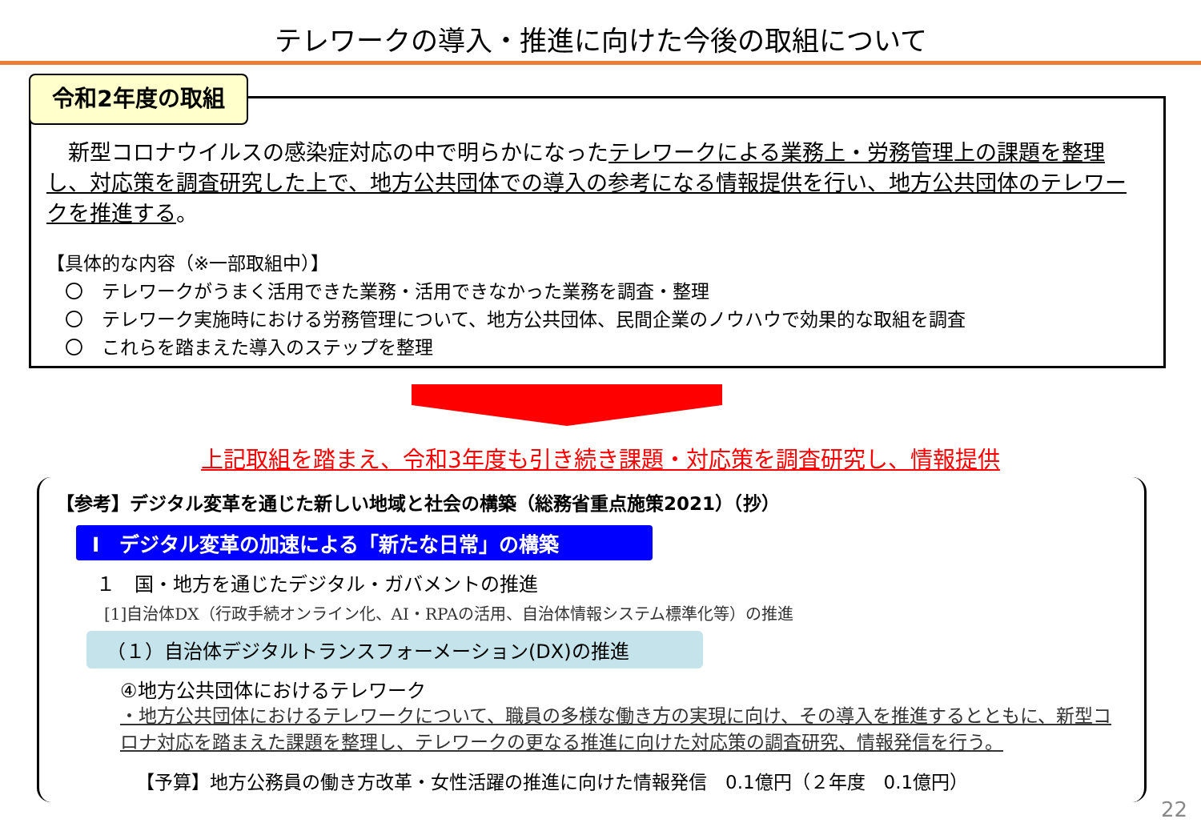テレワークの導入・推進に向けた今後の取組について
令和2年度の取組
　新型コロナウイルスの感染症対応の中で明らかになったテレワークによる業務上・労務管理上の課題を整理し、対応策を調査研究した上で、地方公共団体での導入の参考になる情報提供を行い、地方公共団体のテレワークを推進する。
【具体的な内容（※一部取組中）】
　〇　テレワークがうまく活用できた業務・活用できなかった業務を調査・整理
　〇　テレワーク実施時における労務管理について、地方公共団体、民間企業のノウハウで効果的な取組を調査
　〇　これらを踏まえた導入のステップを整理
上記取組を踏まえ、令和3年度も引き続き課題・対応策を調査研究し、情報提供
【参考】デジタル変革を通じた新しい地域と社会の構築（総務省重点施策2021）（抄）
Ⅰ　デジタル変革の加速による「新たな日常」の構築
１　国・地方を通じたデジタル・ガバメントの推進
[1]自治体DX（行政手続オンライン化、AI・RPAの活用、自治体情報システム標準化等）の推進
（１）自治体デジタルトランスフォーメーション(DX)の推進
④地方公共団体におけるテレワーク
・地方公共団体におけるテレワークについて、職員の多様な働き方の実現に向け、その導入を推進するとともに、新型コロナ対応を踏まえた課題を整理し、テレワークの更なる推進に向けた対応策の調査研究、情報発信を行う。
【予算】地方公務員の働き方改革・女性活躍の推進に向けた情報発信　0.1億円（２年度　0.1億円）
22